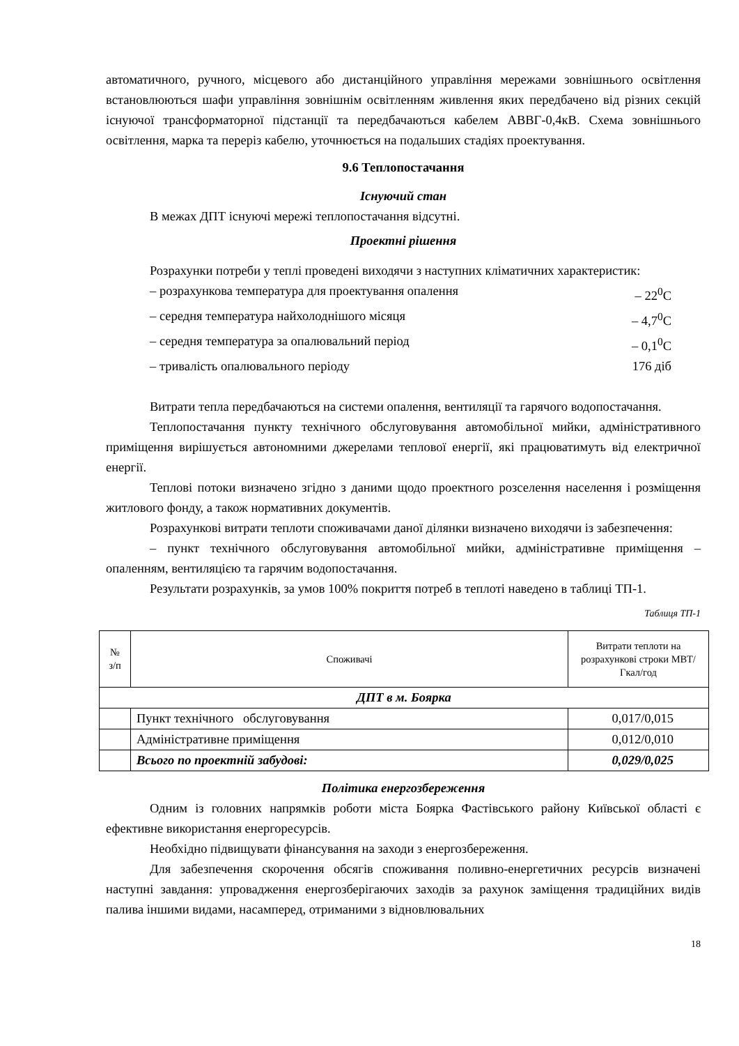автоматичного, ручного, місцевого або дистанційного управління мережами зовнішнього освітлення встановлюються шафи управління зовнішнім освітленням живлення яких передбачено від різних секцій існуючої трансформаторної підстанції та передбачаються кабелем АВВГ-0,4кВ. Схема зовнішнього освітлення, марка та переріз кабелю, уточнюється на подальших стадіях проектування.
9.6 Теплопостачання
Існуючий стан
В межах ДПТ існуючі мережі теплопостачання відсутні.
Проектні рішення
Розрахунки потреби у теплі проведені виходячи з наступних кліматичних характеристик:
– розрахункова температура для проектування опалення – 22<sup>0</sup>С
– середня температура найхолоднішого місяця – 4,7<sup>0</sup>С
– середня температура за опалювальний період – 0,1<sup>0</sup>С
– тривалість опалювального періоду 176 діб
Витрати тепла передбачаються на системи опалення, вентиляції та гарячого водопостачання.
Теплопостачання пункту технічного обслуговування автомобільної мийки, адміністративного приміщення вирішується автономними джерелами теплової енергії, які працюватимуть від електричної енергії.
Теплові потоки визначено згідно з даними щодо проектного розселення населення і розміщення житлового фонду, а також нормативних документів.
Розрахункові витрати теплоти споживачами даної ділянки визначено виходячи із забезпечення:
– пункт технічного обслуговування автомобільної мийки, адміністративне приміщення – опаленням, вентиляцією та гарячим водопостачання.
Результати розрахунків, за умов 100% покриття потреб в теплоті наведено в таблиці ТП-1.
Таблиця ТП-1
| № з/п | Споживачі | Витрати теплоти на розрахункові строки МВТ/ Гкал/год |
| --- | --- | --- |
| ДПТ в м. Боярка | | |
| | Пункт технічного обслуговування | 0,017/0,015 |
| | Адміністративне приміщення | 0,012/0,010 |
| | Всього по проектній забудові: | 0,029/0,025 |
Політика енергозбереження
Одним із головних напрямків роботи міста Боярка Фастівського району Київської області є ефективне використання енергоресурсів.
Необхідно підвищувати фінансування на заходи з енергозбереження.
Для забезпечення скорочення обсягів споживання поливно-енергетичних ресурсів визначені наступні завдання: упровадження енергозберігаючих заходів за рахунок заміщення традиційних видів палива іншими видами, насамперед, отриманими з відновлювальних
18